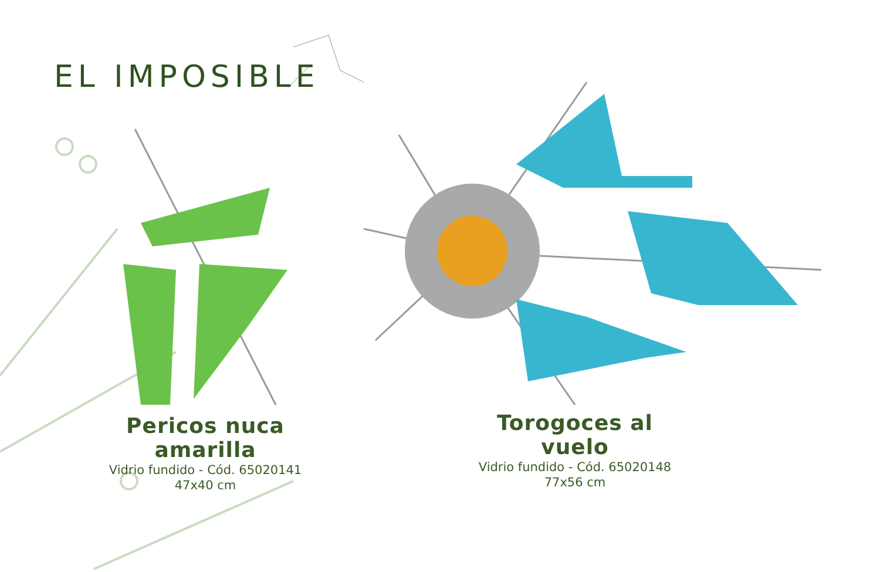EL IMPOSIBLE
Pericos nuca amarilla
Vidrio fundido - Cód. 65020141
47x40 cm
Torogoces al vuelo
Vidrio fundido - Cód. 65020148
77x56 cm